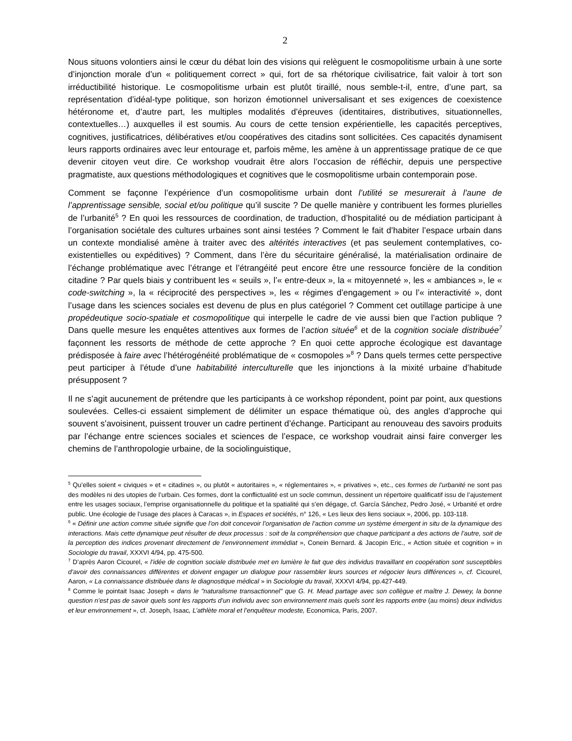2
Nous situons volontiers ainsi le cœur du débat loin des visions qui relèguent le cosmopolitisme urbain à une sorte d’injonction morale d’un « politiquement correct » qui, fort de sa rhétorique civilisatrice, fait valoir à tort son irréductibilité historique. Le cosmopolitisme urbain est plutôt tiraillé, nous semble-t-il, entre, d’une part, sa représentation d’idéal-type politique, son horizon émotionnel universalisant et ses exigences de coexistence hétéronome et, d’autre part, les multiples modalités d’épreuves (identitaires, distributives, situationnelles, contextuelles…) auxquelles il est soumis. Au cours de cette tension expérientielle, les capacités perceptives, cognitives, justificatrices, délibératives et/ou coopératives des citadins sont sollicitées. Ces capacités dynamisent leurs rapports ordinaires avec leur entourage et, parfois même, les amène à un apprentissage pratique de ce que devenir citoyen veut dire. Ce workshop voudrait être alors l’occasion de réfléchir, depuis une perspective pragmatiste, aux questions méthodologiques et cognitives que le cosmopolitisme urbain contemporain pose.
Comment se façonne l’expérience d’un cosmopolitisme urbain dont l’utilité se mesurerait à l’aune de l’apprentissage sensible, social et/ou politique qu’il suscite ? De quelle manière y contribuent les formes plurielles de l’urbanité<sup>5</sup> ? En quoi les ressources de coordination, de traduction, d’hospitalité ou de médiation participant à l’organisation sociétale des cultures urbaines sont ainsi testées ? Comment le fait d’habiter l’espace urbain dans un contexte mondialisé amène à traiter avec des altérités interactives (et pas seulement contemplatives, co-existentielles ou expéditives) ? Comment, dans l’ère du sécuritaire généralisé, la matérialisation ordinaire de l’échange problématique avec l’étrange et l’étrangéité peut encore être une ressource foncière de la condition citadine ? Par quels biais y contribuent les « seuils », l’« entre-deux », la « mitoyenneté », les « ambiances », le « code-switching », la « réciprocité des perspectives », les « régimes d’engagement » ou l’« interactivité », dont l’usage dans les sciences sociales est devenu de plus en plus catégoriel ? Comment cet outillage participe à une propédeutique socio-spatiale et cosmopolitique qui interpelle le cadre de vie aussi bien que l’action publique ? Dans quelle mesure les enquêtes attentives aux formes de l’action située<sup>6</sup> et de la cognition sociale distribuée<sup>7</sup> façonnent les ressorts de méthode de cette approche ? En quoi cette approche écologique est davantage prédisposée à faire avec l’hétérogénéité problématique de « cosmopoles »<sup>8</sup> ? Dans quels termes cette perspective peut participer à l'étude d’une habitabilité interculturelle que les injonctions à la mixité urbaine d’habitude présupposent ?
Il ne s’agit aucunement de prétendre que les participants à ce workshop répondent, point par point, aux questions soulevées. Celles-ci essaient simplement de délimiter un espace thématique où, des angles d’approche qui souvent s’avoisinent, puissent trouver un cadre pertinent d’échange. Participant au renouveau des savoirs produits par l’échange entre sciences sociales et sciences de l’espace, ce workshop voudrait ainsi faire converger les chemins de l’anthropologie urbaine, de la sociolinguistique,
<sup>5</sup> Qu’elles soient « civiques » et « citadines », ou plutôt « autoritaires », « réglementaires », « privatives », etc., ces formes de l’urbanité ne sont pas des modèles ni des utopies de l’urbain. Ces formes, dont la conflictualité est un socle commun, dessinent un répertoire qualificatif issu de l’ajustement entre les usages sociaux, l’emprise organisationnelle du politique et la spatialité qui s’en dégage, cf. García Sánchez, Pedro José, « Urbanité et ordre public. Une écologie de l’usage des places à Caracas », in Espaces et sociétés, n° 126, « Les lieux des liens sociaux », 2006, pp. 103-118.
<sup>6</sup> « Définir une action comme située signifie que l’on doit concevoir l’organisation de l’action comme un système émergent in situ de la dynamique des interactions. Mais cette dynamique peut résulter de deux processus : soit de la compréhension que chaque participant a des actions de l’autre, soit de la perception des indices provenant directement de l’environnement immédiat », Conein Bernard. & Jacopin Eric., « Action située et cognition » in Sociologie du travail, XXXVI 4/94, pp. 475-500.
<sup>7</sup> D’après Aaron Cicourel, « l’idée de cognition sociale distribuée met en lumière le fait que des individus travaillant en coopération sont susceptibles d’avoir des connaissances différentes et doivent engager un dialogue pour rassembler leurs sources et négocier leurs différences », cf. Cicourel, Aaron, « La connaissance distribuée dans le diagnostique médical » in Sociologie du travail, XXXVI 4/94, pp.427-449.
<sup>8</sup> Comme le pointait Isaac Joseph « dans le "naturalisme transactionnel" que G. H. Mead partage avec son collègue et maître J. Dewey, la bonne question n’est pas de savoir quels sont les rapports d’un individu avec son environnement mais quels sont les rapports entre (au moins) deux individus et leur environnement », cf. Joseph, Isaac, L’athlète moral et l’enquêteur modeste, Economica, Paris, 2007.